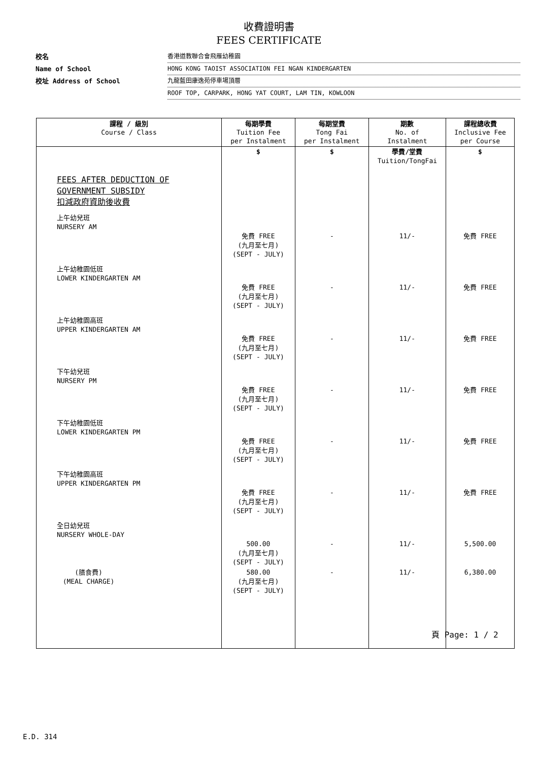收費證明書
FEES CERTIFICATE
校名 香港道教聯合會飛雁幼稚園
Name of School HONG KONG TAOIST ASSOCIATION FEI NGAN KINDERGARTEN
校址 Address of School 九龍藍田康逸苑停車場頂層
ROOF TOP, CARPARK, HONG YAT COURT, LAM TIN, KOWLOON
| 課程 / 級別 Course / Class | 每期學費 Tuition Fee per Instalment | 每期堂費 Tong Fai per Instalment | 期數 No. of Instalment | 課程總收費 Inclusive Fee per Course |
| --- | --- | --- | --- | --- |
| | $ | $ | 學費/堂費 Tuition/TongFai | $ |
| FEES AFTER DEDUCTION OF GOVERNMENT SUBSIDY 扣減政府資助後收費 | | | | |
| 上午幼兒班 NURSERY AM | 免費 FREE (九月至七月) (SEPT - JULY) | - | 11/- | 免費 FREE |
| 上午幼稚園低班 LOWER KINDERGARTEN AM | 免費 FREE (九月至七月) (SEPT - JULY) | - | 11/- | 免費 FREE |
| 上午幼稚園高班 UPPER KINDERGARTEN AM | 免費 FREE (九月至七月) (SEPT - JULY) | - | 11/- | 免費 FREE |
| 下午幼兒班 NURSERY PM | 免費 FREE (九月至七月) (SEPT - JULY) | - | 11/- | 免費 FREE |
| 下午幼稚園低班 LOWER KINDERGARTEN PM | 免費 FREE (九月至七月) (SEPT - JULY) | - | 11/- | 免費 FREE |
| 下午幼稚園高班 UPPER KINDERGARTEN PM | 免費 FREE (九月至七月) (SEPT - JULY) | - | 11/- | 免費 FREE |
| 全日幼兒班 NURSERY WHOLE-DAY | 500.00 (九月至七月) (SEPT - JULY) | - | 11/- | 5,500.00 |
| (膳食費) (MEAL CHARGE) | 580.00 (九月至七月) (SEPT - JULY) | - | 11/- | 6,380.00 |
頁 Page: 1 / 2
E.D. 314